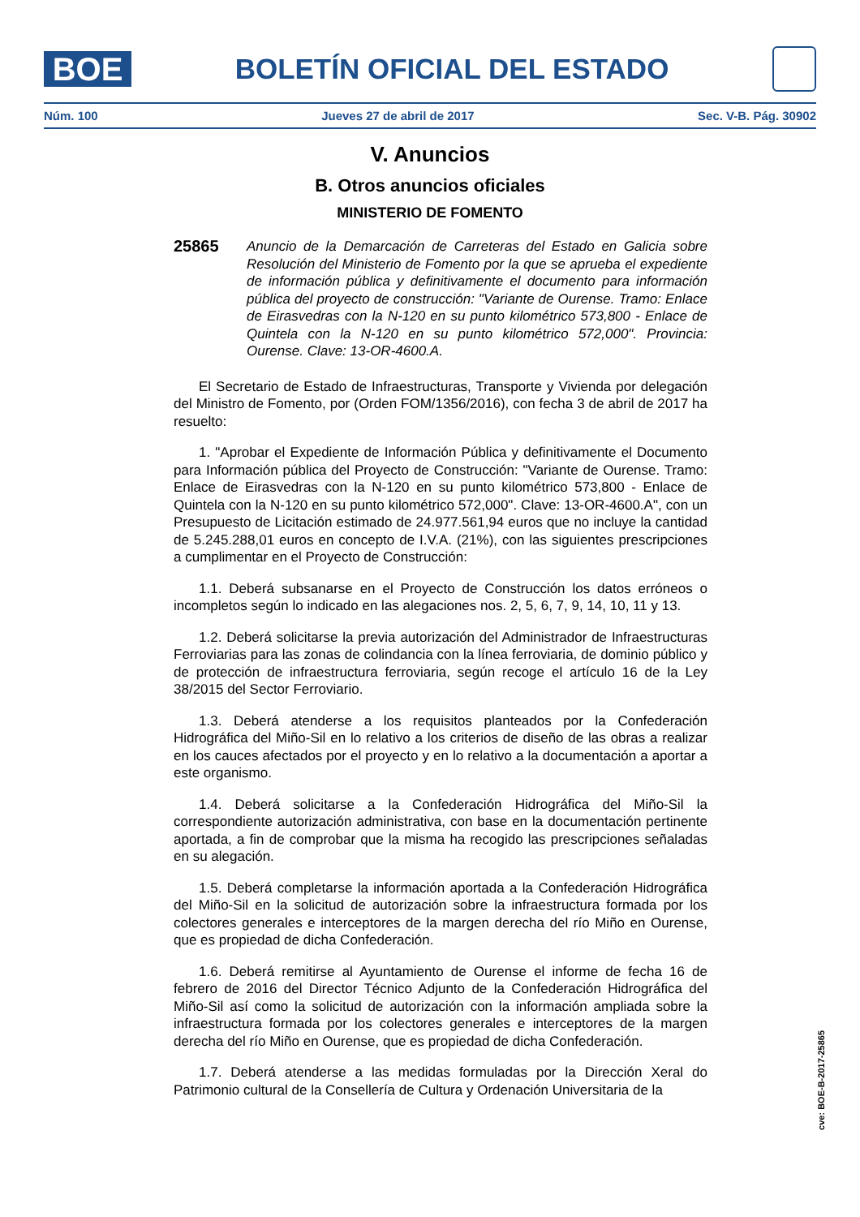BOE
BOLETÍN OFICIAL DEL ESTADO
Núm. 100 Jueves 27 de abril de 2017 Sec. V-B. Pág. 30902
V. Anuncios
B. Otros anuncios oficiales
MINISTERIO DE FOMENTO
25865
Anuncio de la Demarcación de Carreteras del Estado en Galicia sobre Resolución del Ministerio de Fomento por la que se aprueba el expediente de información pública y definitivamente el documento para información pública del proyecto de construcción: "Variante de Ourense. Tramo: Enlace de Eirasvedras con la N-120 en su punto kilométrico 573,800 - Enlace de Quintela con la N-120 en su punto kilométrico 572,000". Provincia: Ourense. Clave: 13-OR-4600.A.
El Secretario de Estado de Infraestructuras, Transporte y Vivienda por delegación del Ministro de Fomento, por (Orden FOM/1356/2016), con fecha 3 de abril de 2017 ha resuelto:
1. "Aprobar el Expediente de Información Pública y definitivamente el Documento para Información pública del Proyecto de Construcción: "Variante de Ourense. Tramo: Enlace de Eirasvedras con la N-120 en su punto kilométrico 573,800 - Enlace de Quintela con la N-120 en su punto kilométrico 572,000". Clave: 13-OR-4600.A", con un Presupuesto de Licitación estimado de 24.977.561,94 euros que no incluye la cantidad de 5.245.288,01 euros en concepto de I.V.A. (21%), con las siguientes prescripciones a cumplimentar en el Proyecto de Construcción:
1.1. Deberá subsanarse en el Proyecto de Construcción los datos erróneos o incompletos según lo indicado en las alegaciones nos. 2, 5, 6, 7, 9, 14, 10, 11 y 13.
1.2. Deberá solicitarse la previa autorización del Administrador de Infraestructuras Ferroviarias para las zonas de colindancia con la línea ferroviaria, de dominio público y de protección de infraestructura ferroviaria, según recoge el artículo 16 de la Ley 38/2015 del Sector Ferroviario.
1.3. Deberá atenderse a los requisitos planteados por la Confederación Hidrográfica del Miño-Sil en lo relativo a los criterios de diseño de las obras a realizar en los cauces afectados por el proyecto y en lo relativo a la documentación a aportar a este organismo.
1.4. Deberá solicitarse a la Confederación Hidrográfica del Miño-Sil la correspondiente autorización administrativa, con base en la documentación pertinente aportada, a fin de comprobar que la misma ha recogido las prescripciones señaladas en su alegación.
1.5. Deberá completarse la información aportada a la Confederación Hidrográfica del Miño-Sil en la solicitud de autorización sobre la infraestructura formada por los colectores generales e interceptores de la margen derecha del río Miño en Ourense, que es propiedad de dicha Confederación.
1.6. Deberá remitirse al Ayuntamiento de Ourense el informe de fecha 16 de febrero de 2016 del Director Técnico Adjunto de la Confederación Hidrográfica del Miño-Sil así como la solicitud de autorización con la información ampliada sobre la infraestructura formada por los colectores generales e interceptores de la margen derecha del río Miño en Ourense, que es propiedad de dicha Confederación.
1.7. Deberá atenderse a las medidas formuladas por la Dirección Xeral do Patrimonio cultural de la Consellería de Cultura y Ordenación Universitaria de la
cve: BOE-B-2017-25865